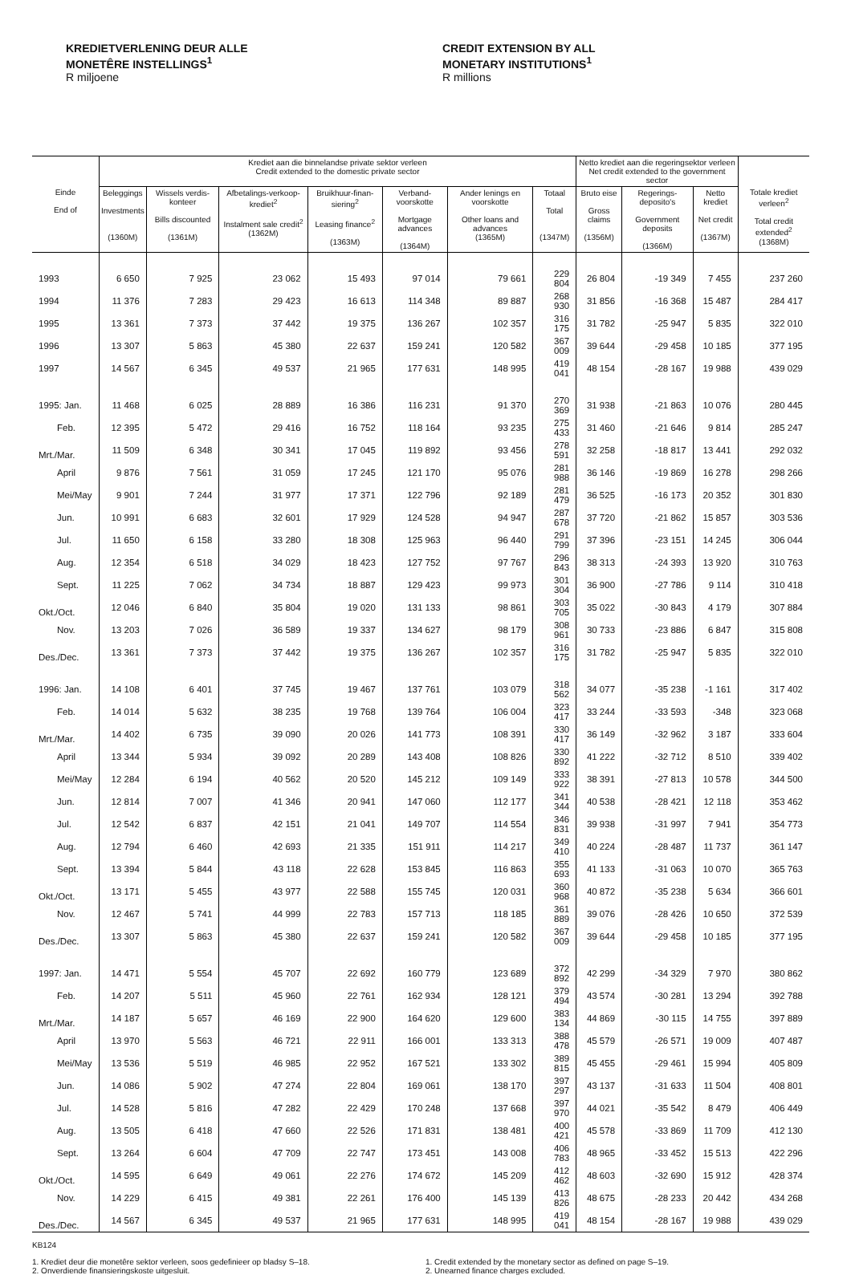KREDIETVERLENING DEUR ALLE
MONETÊRE INSTELLINGS<sup>1</sup>
R miljoene
CREDIT EXTENSION BY ALL
MONETARY INSTITUTIONS<sup>1</sup>
R millions
| | Krediet aan die binnelandse private sektor verleen Credit extended to the domestic private sector | | | | | | | Netto krediet aan die regeringsektor verleen Net credit extended to the government sector | | | |
| --- | --- | --- | --- | --- | --- | --- | --- | --- | --- | --- | --- |
| Einde End of | Beleggings Investments (1360M) | Wissels verdis-konteer Bills discounted (1361M) | Afbetalings-verkoop-krediet<sup>2</sup> Instalment sale credit<sup>2</sup> (1362M) | Bruikhuur-finan-siering<sup>2</sup> Leasing finance<sup>2</sup> (1363M) | Verband-voorskotte Mortgage advances (1364M) | Ander lenings en voorskotte Other loans and advances (1365M) | Totaal Total (1347M) | Bruto eise Gross claims (1356M) | Regerings-deposito's Government deposits (1366M) | Netto krediet Net credit (1367M) | Totale krediet verleen<sup>2</sup> Total credit extended<sup>2</sup> (1368M) |
| 1993 | 6 650 | 7 925 | 23 062 | 15 493 | 97 014 | 79 661 | 229 804 | 26 804 | -19 349 | 7 455 | 237 260 |
| 1994 | 11 376 | 7 283 | 29 423 | 16 613 | 114 348 | 89 887 | 268 930 | 31 856 | -16 368 | 15 487 | 284 417 |
| 1995 | 13 361 | 7 373 | 37 442 | 19 375 | 136 267 | 102 357 | 316 175 | 31 782 | -25 947 | 5 835 | 322 010 |
| 1996 | 13 307 | 5 863 | 45 380 | 22 637 | 159 241 | 120 582 | 367 009 | 39 644 | -29 458 | 10 185 | 377 195 |
| 1997 | 14 567 | 6 345 | 49 537 | 21 965 | 177 631 | 148 995 | 419 041 | 48 154 | -28 167 | 19 988 | 439 029 |
| 1995: Jan. | 11 468 | 6 025 | 28 889 | 16 386 | 116 231 | 91 370 | 270 369 | 31 938 | -21 863 | 10 076 | 280 445 |
| Feb. | 12 395 | 5 472 | 29 416 | 16 752 | 118 164 | 93 235 | 275 433 | 31 460 | -21 646 | 9 814 | 285 247 |
| Mrt./Mar. | 11 509 | 6 348 | 30 341 | 17 045 | 119 892 | 93 456 | 278 591 | 32 258 | -18 817 | 13 441 | 292 032 |
| April | 9 876 | 7 561 | 31 059 | 17 245 | 121 170 | 95 076 | 281 988 | 36 146 | -19 869 | 16 278 | 298 266 |
| Mei/May | 9 901 | 7 244 | 31 977 | 17 371 | 122 796 | 92 189 | 281 479 | 36 525 | -16 173 | 20 352 | 301 830 |
| Jun. | 10 991 | 6 683 | 32 601 | 17 929 | 124 528 | 94 947 | 287 678 | 37 720 | -21 862 | 15 857 | 303 536 |
| Jul. | 11 650 | 6 158 | 33 280 | 18 308 | 125 963 | 96 440 | 291 799 | 37 396 | -23 151 | 14 245 | 306 044 |
| Aug. | 12 354 | 6 518 | 34 029 | 18 423 | 127 752 | 97 767 | 296 843 | 38 313 | -24 393 | 13 920 | 310 763 |
| Sept. | 11 225 | 7 062 | 34 734 | 18 887 | 129 423 | 99 973 | 301 304 | 36 900 | -27 786 | 9 114 | 310 418 |
| Okt./Oct. | 12 046 | 6 840 | 35 804 | 19 020 | 131 133 | 98 861 | 303 705 | 35 022 | -30 843 | 4 179 | 307 884 |
| Nov. | 13 203 | 7 026 | 36 589 | 19 337 | 134 627 | 98 179 | 308 961 | 30 733 | -23 886 | 6 847 | 315 808 |
| Des./Dec. | 13 361 | 7 373 | 37 442 | 19 375 | 136 267 | 102 357 | 316 175 | 31 782 | -25 947 | 5 835 | 322 010 |
| 1996: Jan. | 14 108 | 6 401 | 37 745 | 19 467 | 137 761 | 103 079 | 318 562 | 34 077 | -35 238 | -1 161 | 317 402 |
| Feb. | 14 014 | 5 632 | 38 235 | 19 768 | 139 764 | 106 004 | 323 417 | 33 244 | -33 593 | -348 | 323 068 |
| Mrt./Mar. | 14 402 | 6 735 | 39 090 | 20 026 | 141 773 | 108 391 | 330 417 | 36 149 | -32 962 | 3 187 | 333 604 |
| April | 13 344 | 5 934 | 39 092 | 20 289 | 143 408 | 108 826 | 330 892 | 41 222 | -32 712 | 8 510 | 339 402 |
| Mei/May | 12 284 | 6 194 | 40 562 | 20 520 | 145 212 | 109 149 | 333 922 | 38 391 | -27 813 | 10 578 | 344 500 |
| Jun. | 12 814 | 7 007 | 41 346 | 20 941 | 147 060 | 112 177 | 341 344 | 40 538 | -28 421 | 12 118 | 353 462 |
| Jul. | 12 542 | 6 837 | 42 151 | 21 041 | 149 707 | 114 554 | 346 831 | 39 938 | -31 997 | 7 941 | 354 773 |
| Aug. | 12 794 | 6 460 | 42 693 | 21 335 | 151 911 | 114 217 | 349 410 | 40 224 | -28 487 | 11 737 | 361 147 |
| Sept. | 13 394 | 5 844 | 43 118 | 22 628 | 153 845 | 116 863 | 355 693 | 41 133 | -31 063 | 10 070 | 365 763 |
| Okt./Oct. | 13 171 | 5 455 | 43 977 | 22 588 | 155 745 | 120 031 | 360 968 | 40 872 | -35 238 | 5 634 | 366 601 |
| Nov. | 12 467 | 5 741 | 44 999 | 22 783 | 157 713 | 118 185 | 361 889 | 39 076 | -28 426 | 10 650 | 372 539 |
| Des./Dec. | 13 307 | 5 863 | 45 380 | 22 637 | 159 241 | 120 582 | 367 009 | 39 644 | -29 458 | 10 185 | 377 195 |
| 1997: Jan. | 14 471 | 5 554 | 45 707 | 22 692 | 160 779 | 123 689 | 372 892 | 42 299 | -34 329 | 7 970 | 380 862 |
| Feb. | 14 207 | 5 511 | 45 960 | 22 761 | 162 934 | 128 121 | 379 494 | 43 574 | -30 281 | 13 294 | 392 788 |
| Mrt./Mar. | 14 187 | 5 657 | 46 169 | 22 900 | 164 620 | 129 600 | 383 134 | 44 869 | -30 115 | 14 755 | 397 889 |
| April | 13 970 | 5 563 | 46 721 | 22 911 | 166 001 | 133 313 | 388 478 | 45 579 | -26 571 | 19 009 | 407 487 |
| Mei/May | 13 536 | 5 519 | 46 985 | 22 952 | 167 521 | 133 302 | 389 815 | 45 455 | -29 461 | 15 994 | 405 809 |
| Jun. | 14 086 | 5 902 | 47 274 | 22 804 | 169 061 | 138 170 | 397 297 | 43 137 | -31 633 | 11 504 | 408 801 |
| Jul. | 14 528 | 5 816 | 47 282 | 22 429 | 170 248 | 137 668 | 397 970 | 44 021 | -35 542 | 8 479 | 406 449 |
| Aug. | 13 505 | 6 418 | 47 660 | 22 526 | 171 831 | 138 481 | 400 421 | 45 578 | -33 869 | 11 709 | 412 130 |
| Sept. | 13 264 | 6 604 | 47 709 | 22 747 | 173 451 | 143 008 | 406 783 | 48 965 | -33 452 | 15 513 | 422 296 |
| Okt./Oct. | 14 595 | 6 649 | 49 061 | 22 276 | 174 672 | 145 209 | 412 462 | 48 603 | -32 690 | 15 912 | 428 374 |
| Nov. | 14 229 | 6 415 | 49 381 | 22 261 | 176 400 | 145 139 | 413 826 | 48 675 | -28 233 | 20 442 | 434 268 |
| Des./Dec. | 14 567 | 6 345 | 49 537 | 21 965 | 177 631 | 148 995 | 419 041 | 48 154 | -28 167 | 19 988 | 439 029 |
KB124
1. Krediet deur die monetêre sektor verleen, soos gedefinieer op bladsy S–18.
2. Onverdiende finansieringskoste uitgesluit.
1. Credit extended by the monetary sector as defined on page S–19.
2. Unearned finance charges excluded.